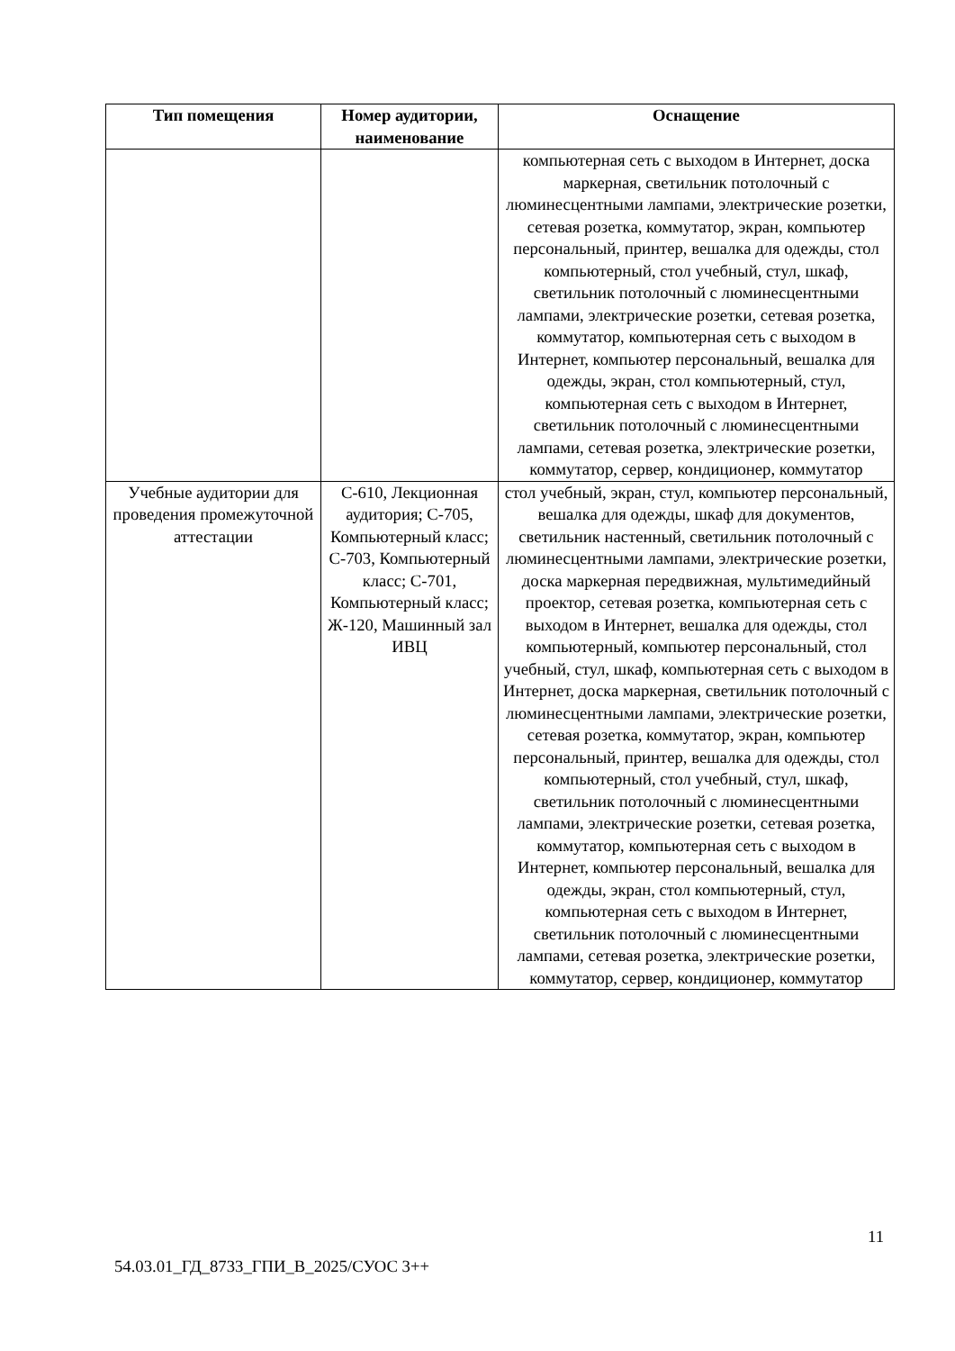| Тип помещения | Номер аудитории, наименование | Оснащение |
| --- | --- | --- |
| | | компьютерная сеть с выходом в Интернет, доска маркерная, светильник потолочный с люминесцентными лампами, электрические розетки, сетевая розетка, коммутатор, экран, компьютер персональный, принтер, вешалка для одежды, стол компьютерный, стол учебный, стул, шкаф, светильник потолочный с люминесцентными лампами, электрические розетки, сетевая розетка, коммутатор, компьютерная сеть с выходом в Интернет, компьютер персональный, вешалка для одежды, экран, стол компьютерный, стул, компьютерная сеть с выходом в Интернет, светильник потолочный с люминесцентными лампами, сетевая розетка, электрические розетки, коммутатор, сервер, кондиционер, коммутатор |
| Учебные аудитории для проведения промежуточной аттестации | С-610, Лекционная аудитория; С-705, Компьютерный класс; С-703, Компьютерный класс; С-701, Компьютерный класс; Ж-120, Машинный зал ИВЦ | стол учебный, экран, стул, компьютер персональный, вешалка для одежды, шкаф для документов, светильник настенный, светильник потолочный с люминесцентными лампами, электрические розетки, доска маркерная передвижная, мультимедийный проектор, сетевая розетка, компьютерная сеть с выходом в Интернет, вешалка для одежды, стол компьютерный, компьютер персональный, стол учебный, стул, шкаф, компьютерная сеть с выходом в Интернет, доска маркерная, светильник потолочный с люминесцентными лампами, электрические розетки, сетевая розетка, коммутатор, экран, компьютер персональный, принтер, вешалка для одежды, стол компьютерный, стол учебный, стул, шкаф, светильник потолочный с люминесцентными лампами, электрические розетки, сетевая розетка, коммутатор, компьютерная сеть с выходом в Интернет, компьютер персональный, вешалка для одежды, экран, стол компьютерный, стул, компьютерная сеть с выходом в Интернет, светильник потолочный с люминесцентными лампами, сетевая розетка, электрические розетки, коммутатор, сервер, кондиционер, коммутатор |
11
54.03.01_ГД_8733_ГПИ_В_2025/СУОС 3++